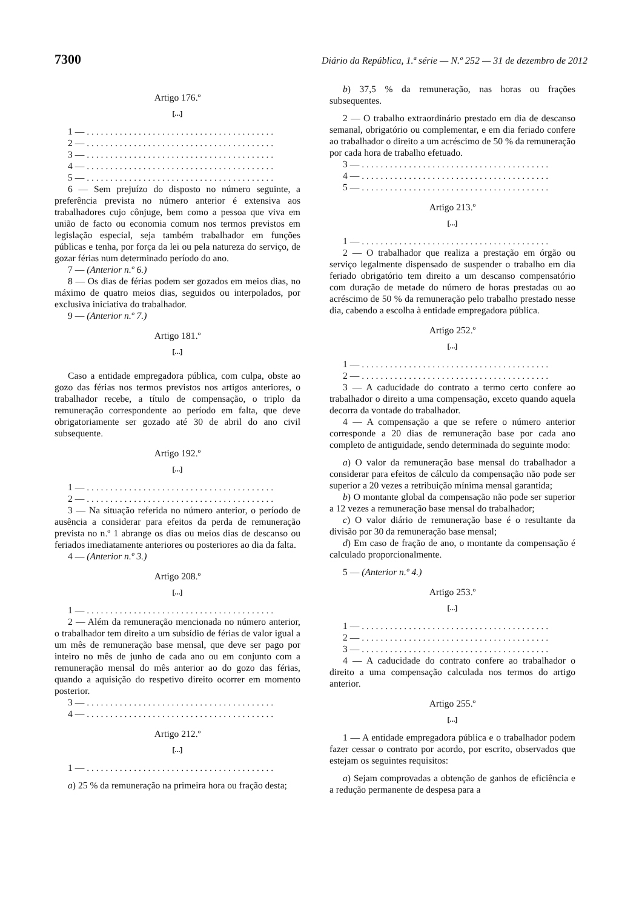7300 Diário da República, 1.ª série — N.º 252 — 31 de dezembro de 2012
Artigo 176.º
[...]
1 — . . . . . . . . . . . . . . . . . . . . . . . . . . . . . . . . . . . . . . . .
2 — . . . . . . . . . . . . . . . . . . . . . . . . . . . . . . . . . . . . . . . .
3 — . . . . . . . . . . . . . . . . . . . . . . . . . . . . . . . . . . . . . . . .
4 — . . . . . . . . . . . . . . . . . . . . . . . . . . . . . . . . . . . . . . . .
5 — . . . . . . . . . . . . . . . . . . . . . . . . . . . . . . . . . . . . . . . .
6 — Sem prejuízo do disposto no número seguinte, a preferência prevista no número anterior é extensiva aos trabalhadores cujo cônjuge, bem como a pessoa que viva em união de facto ou economia comum nos termos previstos em legislação especial, seja também trabalhador em funções públicas e tenha, por força da lei ou pela natureza do serviço, de gozar férias num determinado período do ano.
7 — (Anterior n.º 6.)
8 — Os dias de férias podem ser gozados em meios dias, no máximo de quatro meios dias, seguidos ou interpolados, por exclusiva iniciativa do trabalhador.
9 — (Anterior n.º 7.)
Artigo 181.º
[...]
Caso a entidade empregadora pública, com culpa, obste ao gozo das férias nos termos previstos nos artigos anteriores, o trabalhador recebe, a título de compensação, o triplo da remuneração correspondente ao período em falta, que deve obrigatoriamente ser gozado até 30 de abril do ano civil subsequente.
Artigo 192.º
[...]
1 — . . . . . . . . . . . . . . . . . . . . . . . . . . . . . . . . . . . . . . . .
2 — . . . . . . . . . . . . . . . . . . . . . . . . . . . . . . . . . . . . . . . .
3 — Na situação referida no número anterior, o período de ausência a considerar para efeitos da perda de remuneração prevista no n.º 1 abrange os dias ou meios dias de descanso ou feriados imediatamente anteriores ou posteriores ao dia da falta.
4 — (Anterior n.º 3.)
Artigo 208.º
[...]
1 — . . . . . . . . . . . . . . . . . . . . . . . . . . . . . . . . . . . . . . . .
2 — Além da remuneração mencionada no número anterior, o trabalhador tem direito a um subsídio de férias de valor igual a um mês de remuneração base mensal, que deve ser pago por inteiro no mês de junho de cada ano ou em conjunto com a remuneração mensal do mês anterior ao do gozo das férias, quando a aquisição do respetivo direito ocorrer em momento posterior.
3 — . . . . . . . . . . . . . . . . . . . . . . . . . . . . . . . . . . . . . . . .
4 — . . . . . . . . . . . . . . . . . . . . . . . . . . . . . . . . . . . . . . . .
Artigo 212.º
[...]
1 — . . . . . . . . . . . . . . . . . . . . . . . . . . . . . . . . . . . . . . . .
a) 25 % da remuneração na primeira hora ou fração desta;
b) 37,5 % da remuneração, nas horas ou frações subsequentes.
2 — O trabalho extraordinário prestado em dia de descanso semanal, obrigatório ou complementar, e em dia feriado confere ao trabalhador o direito a um acréscimo de 50 % da remuneração por cada hora de trabalho efetuado.
3 — . . . . . . . . . . . . . . . . . . . . . . . . . . . . . . . . . . . . . . . .
4 — . . . . . . . . . . . . . . . . . . . . . . . . . . . . . . . . . . . . . . . .
5 — . . . . . . . . . . . . . . . . . . . . . . . . . . . . . . . . . . . . . . . .
Artigo 213.º
[...]
1 — . . . . . . . . . . . . . . . . . . . . . . . . . . . . . . . . . . . . . . . .
2 — O trabalhador que realiza a prestação em órgão ou serviço legalmente dispensado de suspender o trabalho em dia feriado obrigatório tem direito a um descanso compensatório com duração de metade do número de horas prestadas ou ao acréscimo de 50 % da remuneração pelo trabalho prestado nesse dia, cabendo a escolha à entidade empregadora pública.
Artigo 252.º
[...]
1 — . . . . . . . . . . . . . . . . . . . . . . . . . . . . . . . . . . . . . . . .
2 — . . . . . . . . . . . . . . . . . . . . . . . . . . . . . . . . . . . . . . . .
3 — A caducidade do contrato a termo certo confere ao trabalhador o direito a uma compensação, exceto quando aquela decorra da vontade do trabalhador.
4 — A compensação a que se refere o número anterior corresponde a 20 dias de remuneração base por cada ano completo de antiguidade, sendo determinada do seguinte modo:
a) O valor da remuneração base mensal do trabalhador a considerar para efeitos de cálculo da compensação não pode ser superior a 20 vezes a retribuição mínima mensal garantida;
b) O montante global da compensação não pode ser superior a 12 vezes a remuneração base mensal do trabalhador;
c) O valor diário de remuneração base é o resultante da divisão por 30 da remuneração base mensal;
d) Em caso de fração de ano, o montante da compensação é calculado proporcionalmente.
5 — (Anterior n.º 4.)
Artigo 253.º
[...]
1 — . . . . . . . . . . . . . . . . . . . . . . . . . . . . . . . . . . . . . . . .
2 — . . . . . . . . . . . . . . . . . . . . . . . . . . . . . . . . . . . . . . . .
3 — . . . . . . . . . . . . . . . . . . . . . . . . . . . . . . . . . . . . . . . .
4 — A caducidade do contrato confere ao trabalhador o direito a uma compensação calculada nos termos do artigo anterior.
Artigo 255.º
[...]
1 — A entidade empregadora pública e o trabalhador podem fazer cessar o contrato por acordo, por escrito, observados que estejam os seguintes requisitos:
a) Sejam comprovadas a obtenção de ganhos de eficiência e a redução permanente de despesa para a